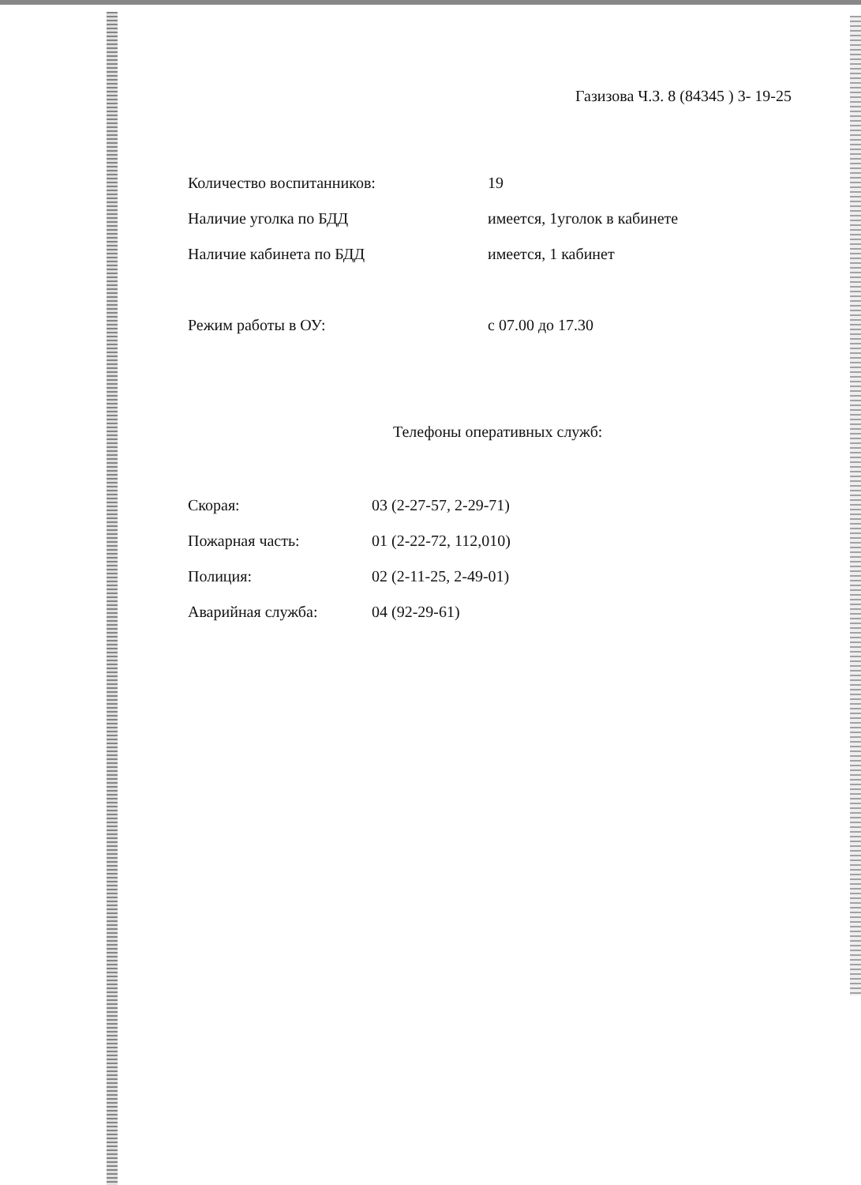Газизова Ч.З. 8 (84345 ) 3- 19-25
Количество воспитанников: 19
Наличие уголка по БДД имеется, 1уголок в кабинете
Наличие кабинета по БДД имеется, 1 кабинет
Режим работы в ОУ: с 07.00 до 17.30
Телефоны оперативных служб:
Скорая: 03 (2-27-57, 2-29-71)
Пожарная часть: 01 (2-22-72, 112,010)
Полиция: 02 (2-11-25, 2-49-01)
Аварийная служба: 04 (92-29-61)